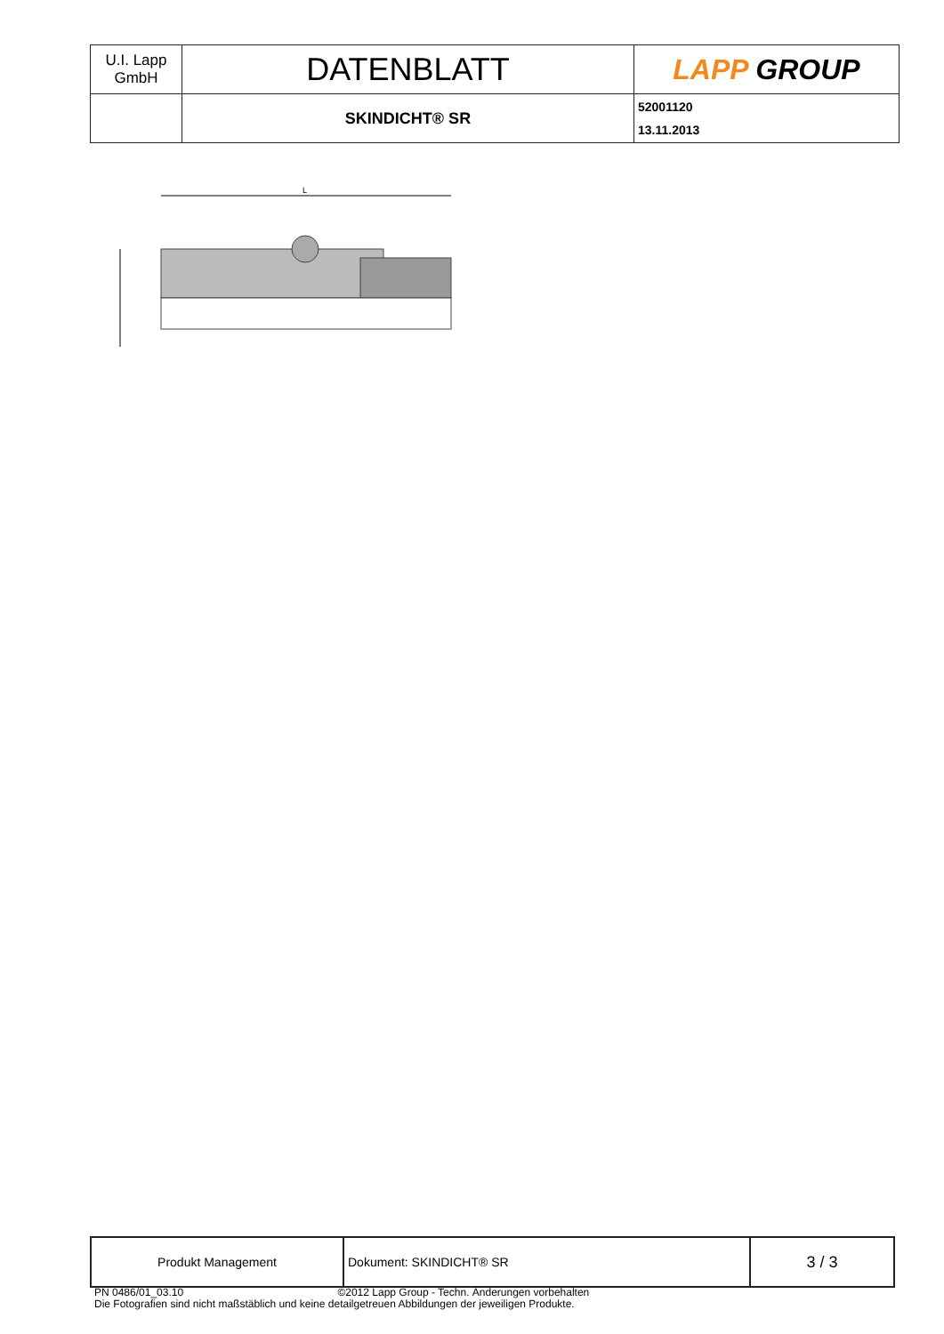| U.I. Lapp GmbH | DATENBLATT | LAPP GROUP |
| | SKINDICHT® SR | 52001120 13.11.2013 |
L
| Produkt Management | Dokument: SKINDICHT® SR | 3 / 3 |
PN 0486/01_03.10 ©2012 Lapp Group - Techn. Änderungen vorbehalten
Die Fotografien sind nicht maßstäblich und keine detailgetreuen Abbildungen der jeweiligen Produkte.